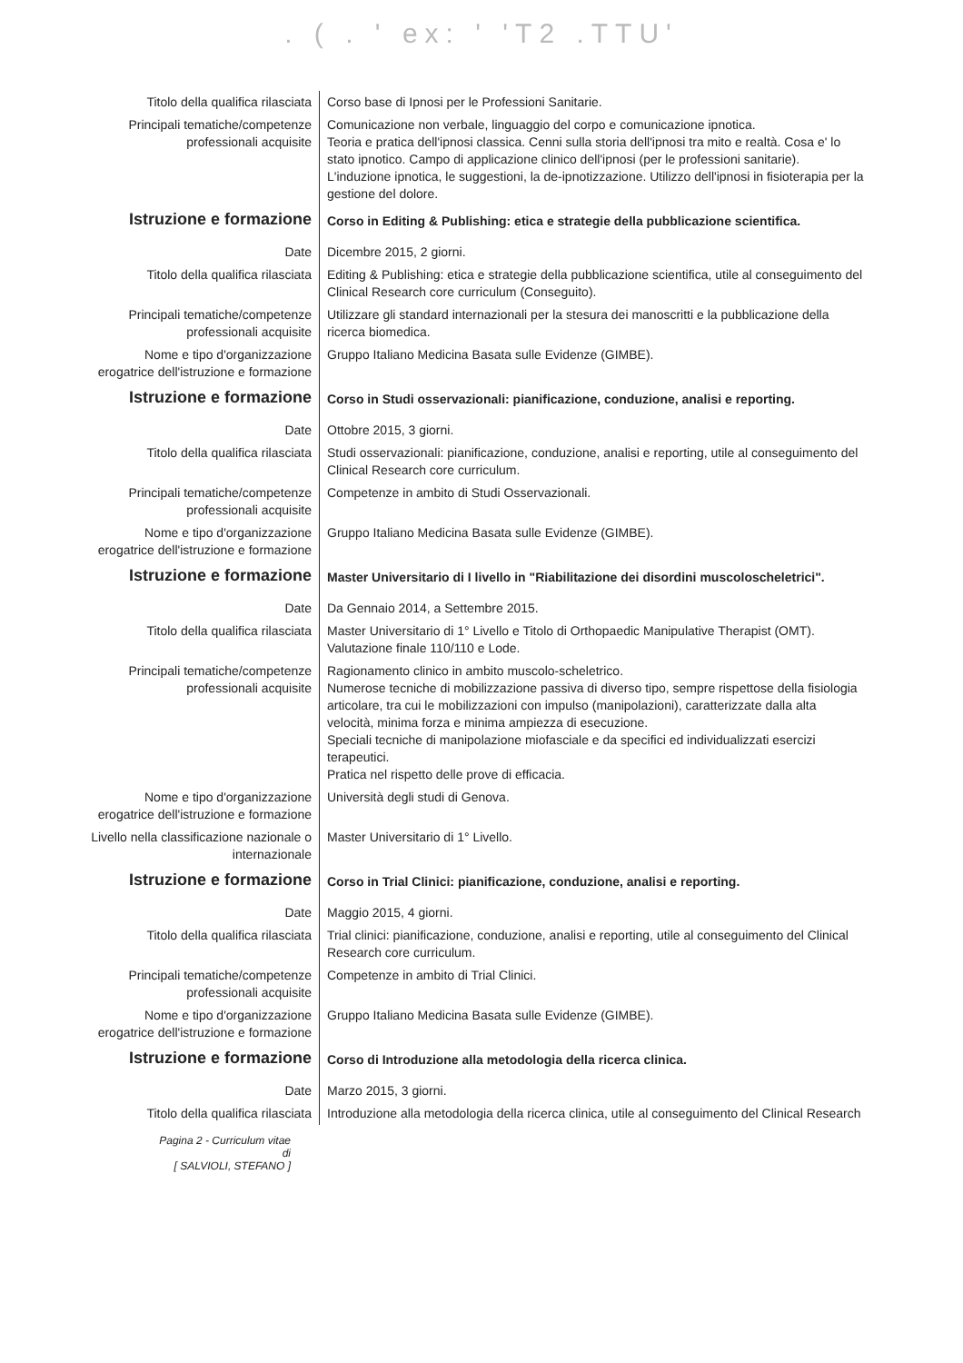. ( . ' ex: ' 'T2 .TTU'
| Titolo della qualifica rilasciata | Corso base di Ipnosi per le Professioni Sanitarie. |
| Principali tematiche/competenze professionali acquisite | Comunicazione non verbale, linguaggio del corpo e comunicazione ipnotica. Teoria e pratica dell'ipnosi classica. Cenni sulla storia dell'ipnosi tra mito e realtà. Cosa e' lo stato ipnotico. Campo di applicazione clinico dell'ipnosi (per le professioni sanitarie). L'induzione ipnotica, le suggestioni, la de-ipnotizzazione. Utilizzo dell'ipnosi in fisioterapia per la gestione del dolore. |
| Istruzione e formazione | Corso in Editing & Publishing: etica e strategie della pubblicazione scientifica. |
| Date | Dicembre 2015, 2 giorni. |
| Titolo della qualifica rilasciata | Editing & Publishing: etica e strategie della pubblicazione scientifica, utile al conseguimento del Clinical Research core curriculum (Conseguito). |
| Principali tematiche/competenze professionali acquisite | Utilizzare gli standard internazionali per la stesura dei manoscritti e la pubblicazione della ricerca biomedica. |
| Nome e tipo d'organizzazione erogatrice dell'istruzione e formazione | Gruppo Italiano Medicina Basata sulle Evidenze (GIMBE). |
| Istruzione e formazione | Corso in Studi osservazionali: pianificazione, conduzione, analisi e reporting. |
| Date | Ottobre 2015, 3 giorni. |
| Titolo della qualifica rilasciata | Studi osservazionali: pianificazione, conduzione, analisi e reporting, utile al conseguimento del Clinical Research core curriculum. |
| Principali tematiche/competenze professionali acquisite | Competenze in ambito di Studi Osservazionali. |
| Nome e tipo d'organizzazione erogatrice dell'istruzione e formazione | Gruppo Italiano Medicina Basata sulle Evidenze (GIMBE). |
| Istruzione e formazione | Master Universitario di I livello in "Riabilitazione dei disordini muscoloscheletrici". |
| Date | Da Gennaio 2014, a Settembre 2015. |
| Titolo della qualifica rilasciata | Master Universitario di 1° Livello e Titolo di Orthopaedic Manipulative Therapist (OMT). Valutazione finale 110/110 e Lode. |
| Principali tematiche/competenze professionali acquisite | Ragionamento clinico in ambito muscolo-scheletrico. Numerose tecniche di mobilizzazione passiva di diverso tipo, sempre rispettose della fisiologia articolare, tra cui le mobilizzazioni con impulso (manipolazioni), caratterizzate dalla alta velocità, minima forza e minima ampiezza di esecuzione. Speciali tecniche di manipolazione miofasciale e da specifici ed individualizzati esercizi terapeutici. Pratica nel rispetto delle prove di efficacia. |
| Nome e tipo d'organizzazione erogatrice dell'istruzione e formazione | Università degli studi di Genova. |
| Livello nella classificazione nazionale o internazionale | Master Universitario di 1° Livello. |
| Istruzione e formazione | Corso in Trial Clinici: pianificazione, conduzione, analisi e reporting. |
| Date | Maggio 2015, 4 giorni. |
| Titolo della qualifica rilasciata | Trial clinici: pianificazione, conduzione, analisi e reporting, utile al conseguimento del Clinical Research core curriculum. |
| Principali tematiche/competenze professionali acquisite | Competenze in ambito di Trial Clinici. |
| Nome e tipo d'organizzazione erogatrice dell'istruzione e formazione | Gruppo Italiano Medicina Basata sulle Evidenze (GIMBE). |
| Istruzione e formazione | Corso di Introduzione alla metodologia della ricerca clinica. |
| Date | Marzo 2015, 3 giorni. |
| Titolo della qualifica rilasciata | Introduzione alla metodologia della ricerca clinica, utile al conseguimento del Clinical Research |
Pagina 2 - Curriculum vitae di
[ SALVIOLI, STEFANO ]